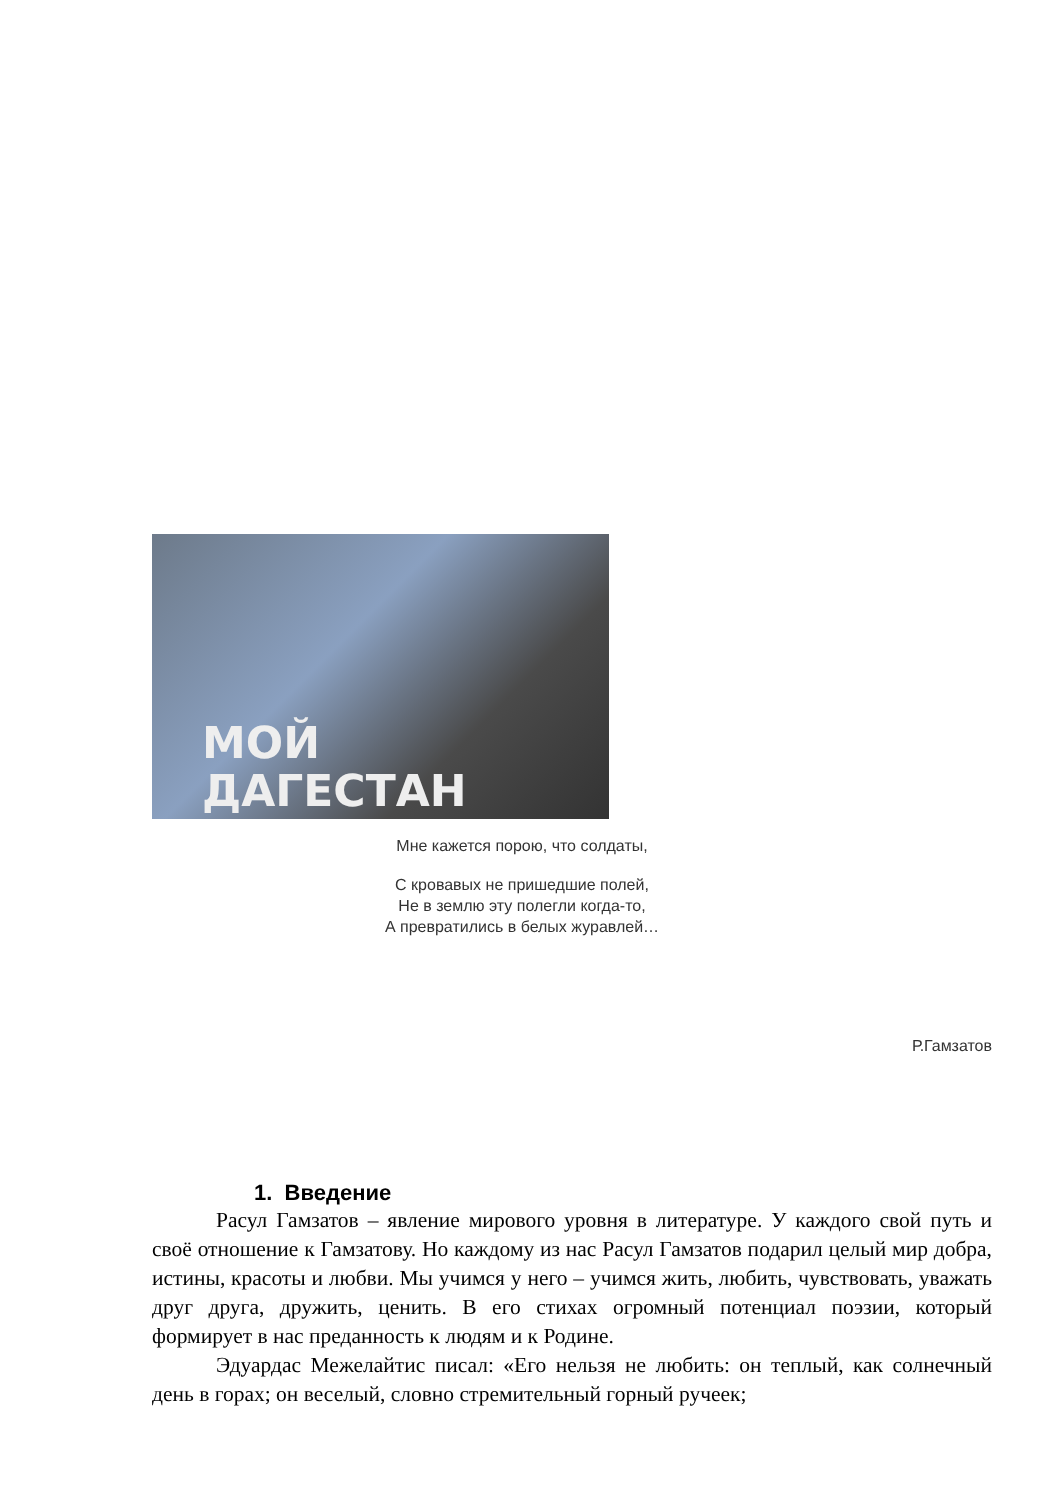МОЙ
ДАГЕСТАН
Мне кажется порою, что солдаты,
С кровавых не пришедшие полей,
Не в землю эту полегли когда-то,
А превратились в белых журавлей…
Р.Гамзатов
1. Введение
Расул Гамзатов – явление мирового уровня в литературе. У каждого свой путь и своё отношение к Гамзатову. Но каждому из нас Расул Гамзатов подарил целый мир добра, истины, красоты и любви. Мы учимся у него – учимся жить, любить, чувствовать, уважать друг друга, дружить, ценить. В его стихах огромный потенциал поэзии, который формирует в нас преданность к людям и к Родине.
Эдуардас Межелайтис писал: «Его нельзя не любить: он теплый, как солнечный день в горах; он веселый, словно стремительный горный ручеек;